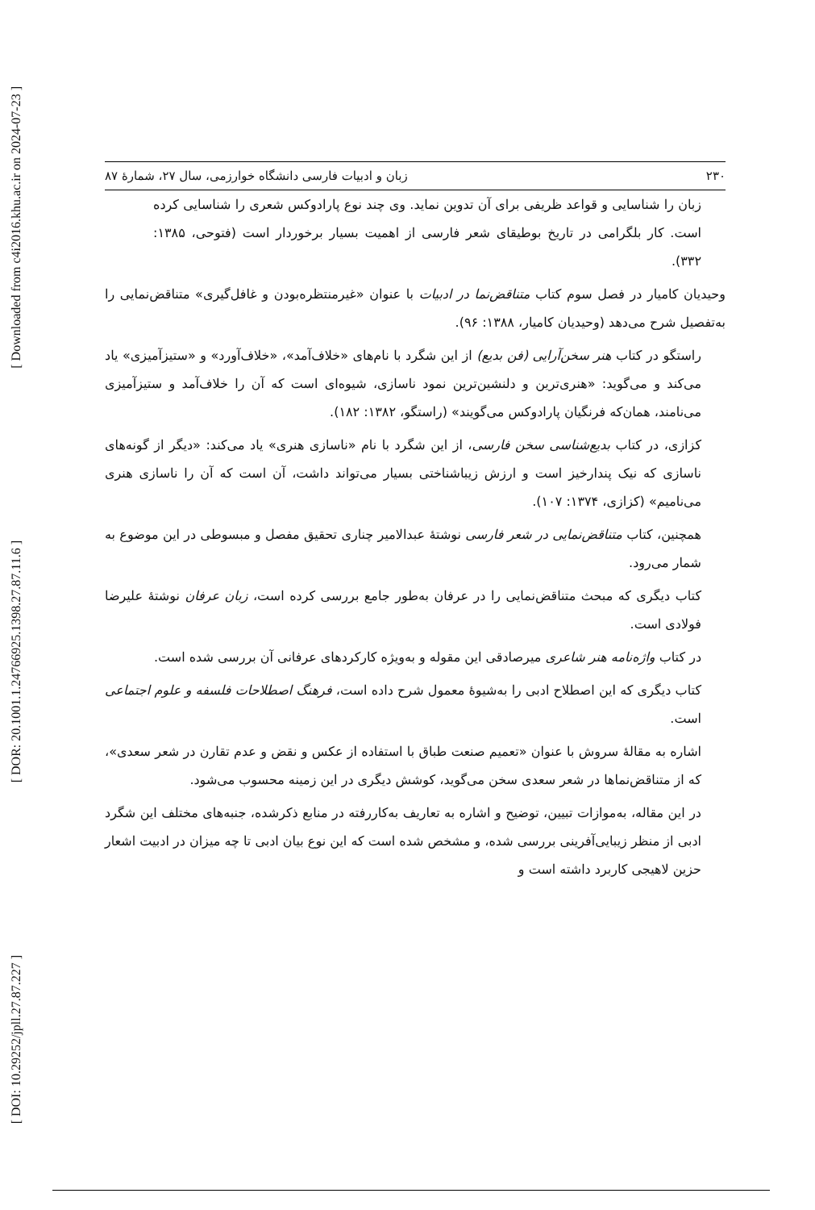[ Downloaded from c4i2016.khu.ac.ir on 2024-07-23 ]
[ DOR: 20.1001.1.24766925.1398.27.87.11.6 ]
[ DOI: 10.29252/jpll.27.87.227 ]
۲۳۰ زبان و ادبیات فارسی دانشگاه خوارزمی، سال ۲۷، شمارهٔ ۸۷
زبان را شناسایی و قواعد ظریفی برای آن تدوین نماید. وی چند نوع پارادوکس شعری را شناسایی کرده است. کار بلگرامی در تاریخ بوطیقای شعر فارسی از اهمیت بسیار برخوردار است (فتوحی، ۱۳۸۵: ۳۳۲).
وحیدیان کامیار در فصل سوم کتاب متناقض‌نما در ادبیات با عنوان «غیرمنتظره‌بودن و غافل‌گیری» متناقض‌نمایی را به‌تفصیل شرح می‌دهد (وحیدیان کامیار، ۱۳۸۸: ۹۶).
راستگو در کتاب هنر سخن‌آرایی (فن بدیع) از این شگرد با نام‌های «خلاف‌آمد»، «خلاف‌آورد» و «ستیزآمیزی» یاد می‌کند و می‌گوید: «هنری‌ترین و دلنشین‌ترین نمود ناسازی، شیوه‌ای است که آن را خلاف‌آمد و ستیزآمیزی می‌نامند، همان‌که فرنگیان پارادوکس می‌گویند» (راستگو، ۱۳۸۲: ۱۸۲).
کزازی، در کتاب بدیع‌شناسی سخن فارسی، از این شگرد با نام «ناسازی هنری» یاد می‌کند: «دیگر از گونه‌های ناسازی که نیک پندارخیز است و ارزش زیباشناختی بسیار می‌تواند داشت، آن است که آن را ناسازی هنری می‌نامیم» (کزازی، ۱۳۷۴: ۱۰۷).
همچنین، کتاب متناقض‌نمایی در شعر فارسی نوشتهٔ عبدالامیر چناری تحقیق مفصل و مبسوطی در این موضوع به شمار می‌رود.
کتاب دیگری که مبحث متناقض‌نمایی را در عرفان به‌طور جامع بررسی کرده است، زبان عرفان نوشتهٔ علیرضا فولادی است.
در کتاب واژه‌نامه هنر شاعری میرصادقی این مقوله و به‌ویژه کارکردهای عرفانی آن بررسی شده است.
کتاب دیگری که این اصطلاح ادبی را به‌شیوهٔ معمول شرح داده است، فرهنگ اصطلاحات فلسفه و علوم اجتماعی است.
اشاره به مقالهٔ سروش با عنوان «تعمیم صنعت طباق با استفاده از عکس و نقض و عدم تقارن در شعر سعدی»، که از متناقض‌نماها در شعر سعدی سخن می‌گوید، کوشش دیگری در این زمینه محسوب می‌شود.
در این مقاله، به‌موازات تبیین، توضیح و اشاره به تعاریف به‌کاررفته در منابع ذکرشده، جنبه‌های مختلف این شگرد ادبی از منظر زیبایی‌آفرینی بررسی شده، و مشخص شده است که این نوع بیان ادبی تا چه میزان در ادبیت اشعار حزین لاهیجی کاربرد داشته است و